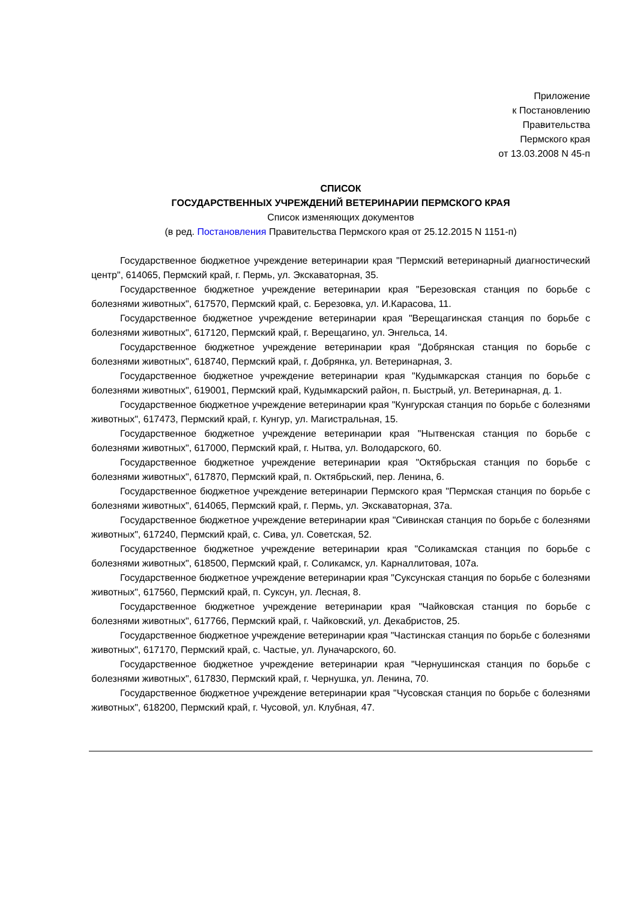Приложение
к Постановлению
Правительства
Пермского края
от 13.03.2008 N 45-п
СПИСОК
ГОСУДАРСТВЕННЫХ УЧРЕЖДЕНИЙ ВЕТЕРИНАРИИ ПЕРМСКОГО КРАЯ
Список изменяющих документов
(в ред. Постановления Правительства Пермского края от 25.12.2015 N 1151-п)
Государственное бюджетное учреждение ветеринарии края "Пермский ветеринарный диагностический центр", 614065, Пермский край, г. Пермь, ул. Экскаваторная, 35.
Государственное бюджетное учреждение ветеринарии края "Березовская станция по борьбе с болезнями животных", 617570, Пермский край, с. Березовка, ул. И.Карасова, 11.
Государственное бюджетное учреждение ветеринарии края "Верещагинская станция по борьбе с болезнями животных", 617120, Пермский край, г. Верещагино, ул. Энгельса, 14.
Государственное бюджетное учреждение ветеринарии края "Добрянская станция по борьбе с болезнями животных", 618740, Пермский край, г. Добрянка, ул. Ветеринарная, 3.
Государственное бюджетное учреждение ветеринарии края "Кудымкарская станция по борьбе с болезнями животных", 619001, Пермский край, Кудымкарский район, п. Быстрый, ул. Ветеринарная, д. 1.
Государственное бюджетное учреждение ветеринарии края "Кунгурская станция по борьбе с болезнями животных", 617473, Пермский край, г. Кунгур, ул. Магистральная, 15.
Государственное бюджетное учреждение ветеринарии края "Нытвенская станция по борьбе с болезнями животных", 617000, Пермский край, г. Нытва, ул. Володарского, 60.
Государственное бюджетное учреждение ветеринарии края "Октябрьская станция по борьбе с болезнями животных", 617870, Пермский край, п. Октябрьский, пер. Ленина, 6.
Государственное бюджетное учреждение ветеринарии Пермского края "Пермская станция по борьбе с болезнями животных", 614065, Пермский край, г. Пермь, ул. Экскаваторная, 37а.
Государственное бюджетное учреждение ветеринарии края "Сивинская станция по борьбе с болезнями животных", 617240, Пермский край, с. Сива, ул. Советская, 52.
Государственное бюджетное учреждение ветеринарии края "Соликамская станция по борьбе с болезнями животных", 618500, Пермский край, г. Соликамск, ул. Карналлитовая, 107а.
Государственное бюджетное учреждение ветеринарии края "Суксунская станция по борьбе с болезнями животных", 617560, Пермский край, п. Суксун, ул. Лесная, 8.
Государственное бюджетное учреждение ветеринарии края "Чайковская станция по борьбе с болезнями животных", 617766, Пермский край, г. Чайковский, ул. Декабристов, 25.
Государственное бюджетное учреждение ветеринарии края "Частинская станция по борьбе с болезнями животных", 617170, Пермский край, с. Частые, ул. Луначарского, 60.
Государственное бюджетное учреждение ветеринарии края "Чернушинская станция по борьбе с болезнями животных", 617830, Пермский край, г. Чернушка, ул. Ленина, 70.
Государственное бюджетное учреждение ветеринарии края "Чусовская станция по борьбе с болезнями животных", 618200, Пермский край, г. Чусовой, ул. Клубная, 47.